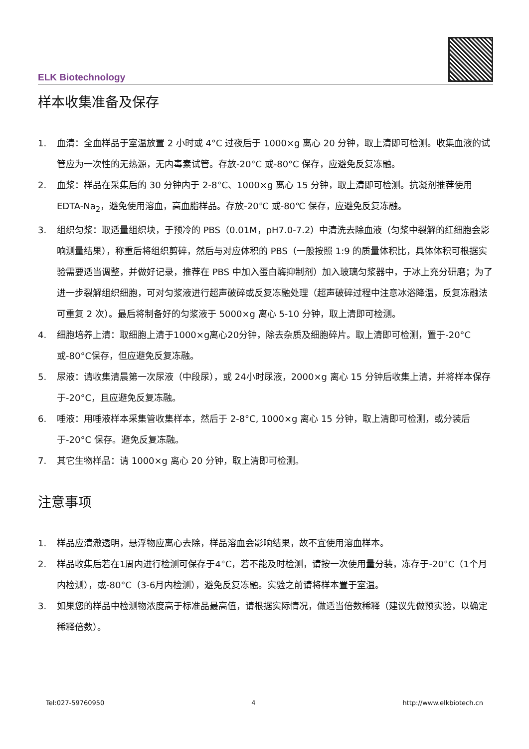ELK Biotechnology
样本收集准备及保存
1. 血清：全血样品于室温放置 2 小时或 4°C 过夜后于 1000×g 离心 20 分钟，取上清即可检测。收集血液的试管应为一次性的无热源，无内毒素试管。存放-20°C 或-80°C 保存，应避免反复冻融。
2. 血浆：样品在采集后的 30 分钟内于 2-8°C、1000×g 离心 15 分钟，取上清即可检测。抗凝剂推荐使用 EDTA-Na<sub>2</sub>，避免使用溶血，高血脂样品。存放-20℃ 或-80℃ 保存，应避免反复冻融。
3. 组织匀浆：取适量组织块，于预冷的 PBS（0.01M，pH7.0-7.2）中清洗去除血液（匀浆中裂解的红细胞会影响测量结果），称重后将组织剪碎，然后与对应体积的 PBS（一般按照 1:9 的质量体积比，具体体积可根据实验需要适当调整，并做好记录，推荐在 PBS 中加入蛋白酶抑制剂）加入玻璃匀浆器中，于冰上充分研磨；为了进一步裂解组织细胞，可对匀浆液进行超声破碎或反复冻融处理（超声破碎过程中注意冰浴降温，反复冻融法可重复 2 次）。最后将制备好的匀浆液于 5000×g 离心 5-10 分钟，取上清即可检测。
4. 细胞培养上清：取细胞上清于1000×g离心20分钟，除去杂质及细胞碎片。取上清即可检测，置于-20°C或-80°C保存，但应避免反复冻融。
5. 尿液：请收集清晨第一次尿液（中段尿），或 24小时尿液，2000×g 离心 15 分钟后收集上清，并将样本保存 于-20°C，且应避免反复冻融。
6. 唾液：用唾液样本采集管收集样本，然后于 2-8°C, 1000×g 离心 15 分钟，取上清即可检测，或分装后于-20°C 保存。避免反复冻融。
7. 其它生物样品：请 1000×g 离心 20 分钟，取上清即可检测。
注意事项
1. 样品应清澈透明，悬浮物应离心去除，样品溶血会影响结果，故不宜使用溶血样本。
2. 样品收集后若在1周内进行检测可保存于4°C，若不能及时检测，请按一次使用量分装，冻存于-20°C（1个月内检测），或-80°C（3-6月内检测），避免反复冻融。实验之前请将样本置于室温。
3. 如果您的样品中检测物浓度高于标准品最高值，请根据实际情况，做适当倍数稀释（建议先做预实验，以确定稀释倍数）。
Tel:027-59760950 4 http://www.elkbiotech.cn